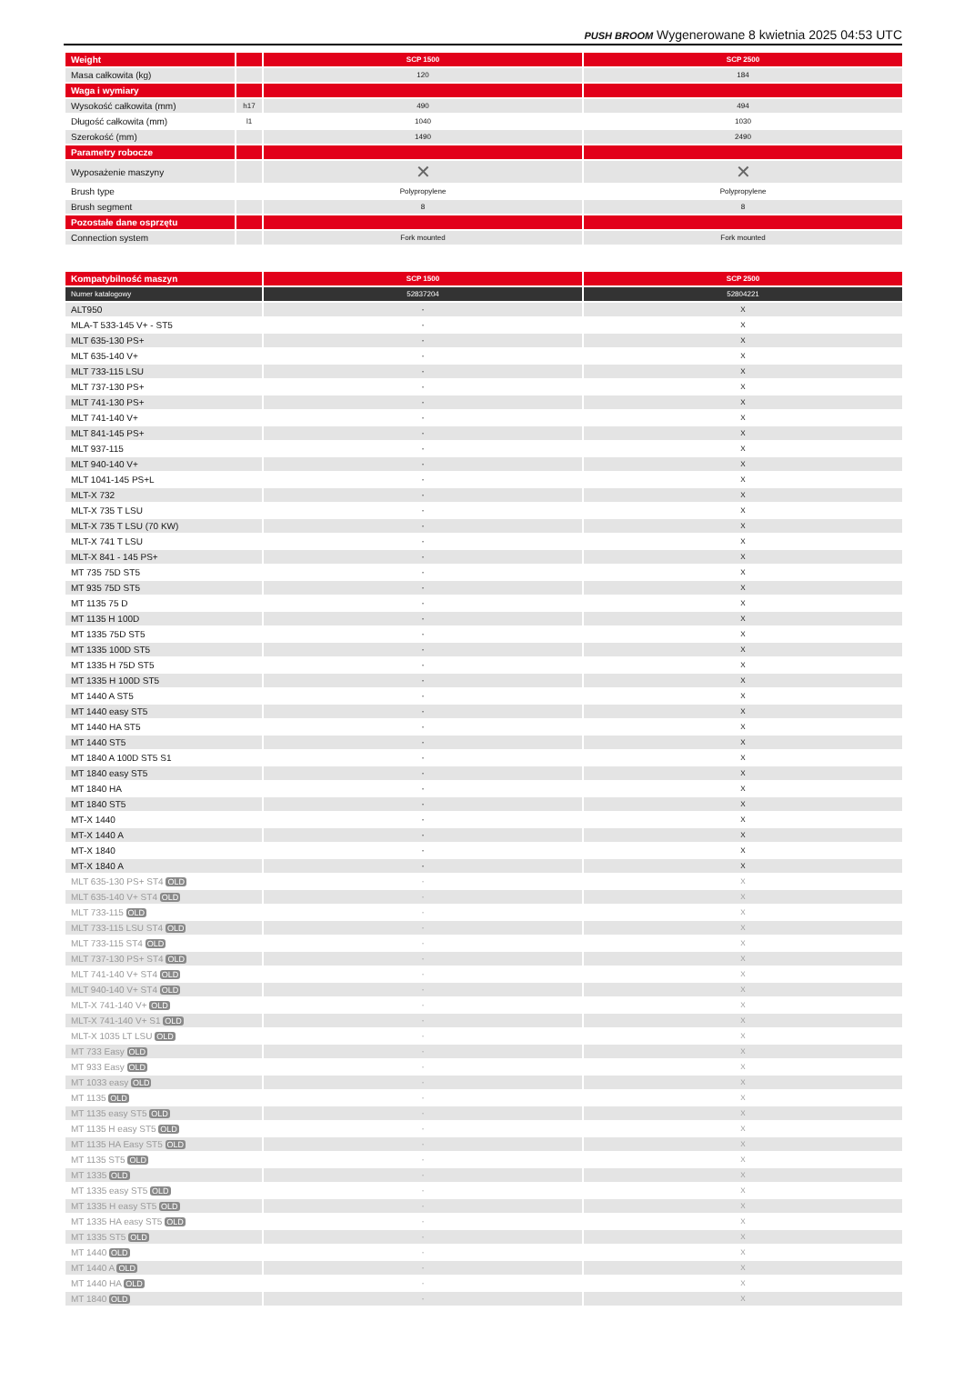PUSH BROOM Wygenerowane 8 kwietnia 2025 04:53 UTC
| Weight | | SCP 1500 | SCP 2500 |
| Masa całkowita (kg) | | 120 | 184 |
| Waga i wymiary | | | |
| Wysokość całkowita (mm) | h17 | 490 | 494 |
| Długość całkowita (mm) | l1 | 1040 | 1030 |
| Szerokość (mm) | | 1490 | 2490 |
| Parametry robocze | | | |
| Wyposażenie maszyny | | ✕ | ✕ |
| Brush type | | Polypropylene | Polypropylene |
| Brush segment | | 8 | 8 |
| Pozostałe dane osprzętu | | | |
| Connection system | | Fork mounted | Fork mounted |
| Kompatybilność maszyn | SCP 1500 | SCP 2500 |
| Numer katalogowy | 52837204 | 52804221 |
| ALT950 | - | X |
| MLA-T 533-145 V+ - ST5 | - | X |
| MLT 635-130 PS+ | - | X |
| MLT 635-140 V+ | - | X |
| MLT 733-115 LSU | - | X |
| MLT 737-130 PS+ | - | X |
| MLT 741-130 PS+ | - | X |
| MLT 741-140 V+ | - | X |
| MLT 841-145 PS+ | - | X |
| MLT 937-115 | - | X |
| MLT 940-140 V+ | - | X |
| MLT 1041-145 PS+L | - | X |
| MLT-X 732 | - | X |
| MLT-X 735 T LSU | - | X |
| MLT-X 735 T LSU (70 KW) | - | X |
| MLT-X 741 T LSU | - | X |
| MLT-X 841 - 145 PS+ | - | X |
| MT 735 75D ST5 | - | X |
| MT 935 75D ST5 | - | X |
| MT 1135 75 D | - | X |
| MT 1135 H 100D | - | X |
| MT 1335 75D ST5 | - | X |
| MT 1335 100D ST5 | - | X |
| MT 1335 H 75D ST5 | - | X |
| MT 1335 H 100D ST5 | - | X |
| MT 1440 A ST5 | - | X |
| MT 1440 easy ST5 | - | X |
| MT 1440 HA ST5 | - | X |
| MT 1440 ST5 | - | X |
| MT 1840 A 100D ST5 S1 | - | X |
| MT 1840 easy ST5 | - | X |
| MT 1840 HA | - | X |
| MT 1840 ST5 | - | X |
| MT-X 1440 | - | X |
| MT-X 1440 A | - | X |
| MT-X 1840 | - | X |
| MT-X 1840 A | - | X |
| MLT 635-130 PS+ ST4 OLD | - | X |
| MLT 635-140 V+ ST4 OLD | - | X |
| MLT 733-115 OLD | - | X |
| MLT 733-115 LSU ST4 OLD | - | X |
| MLT 733-115 ST4 OLD | - | X |
| MLT 737-130 PS+ ST4 OLD | - | X |
| MLT 741-140 V+ ST4 OLD | - | X |
| MLT 940-140 V+ ST4 OLD | - | X |
| MLT-X 741-140 V+ OLD | - | X |
| MLT-X 741-140 V+ S1 OLD | - | X |
| MLT-X 1035 LT LSU OLD | - | X |
| MT 733 Easy OLD | - | X |
| MT 933 Easy OLD | - | X |
| MT 1033 easy OLD | - | X |
| MT 1135 OLD | - | X |
| MT 1135 easy ST5 OLD | - | X |
| MT 1135 H easy ST5 OLD | - | X |
| MT 1135 HA Easy ST5 OLD | - | X |
| MT 1135 ST5 OLD | - | X |
| MT 1335 OLD | - | X |
| MT 1335 easy ST5 OLD | - | X |
| MT 1335 H easy ST5 OLD | - | X |
| MT 1335 HA easy ST5 OLD | - | X |
| MT 1335 ST5 OLD | - | X |
| MT 1440 OLD | - | X |
| MT 1440 A OLD | - | X |
| MT 1440 HA OLD | - | X |
| MT 1840 OLD | - | X |